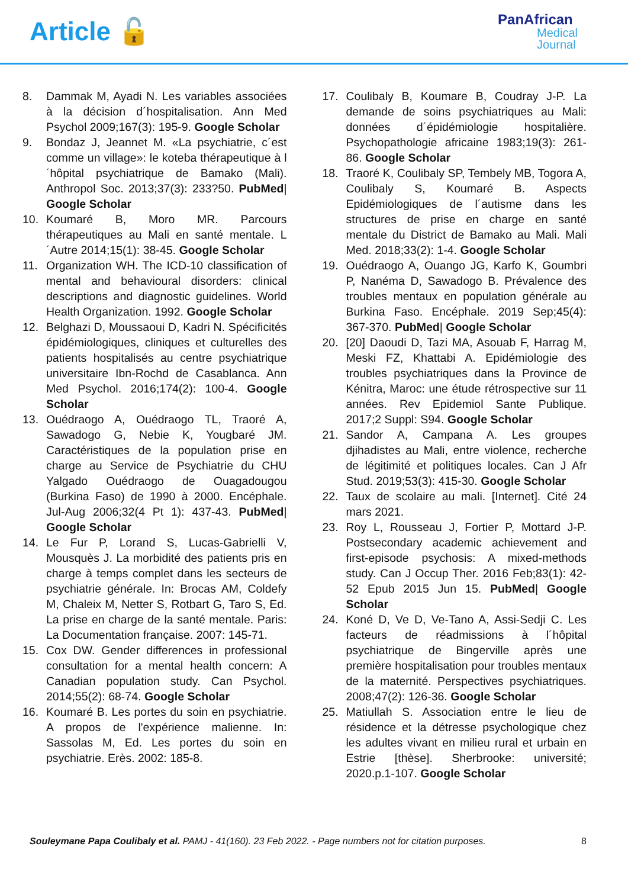Article 🔓
PanAfrican
Medical
Journal
8. Dammak M, Ayadi N. Les variables associées à la décision d´hospitalisation. Ann Med Psychol 2009;167(3): 195-9. Google Scholar
9. Bondaz J, Jeannet M. «La psychiatrie, c´est comme un village»: le koteba thérapeutique à l´hôpital psychiatrique de Bamako (Mali). Anthropol Soc. 2013;37(3): 233?50. PubMed| Google Scholar
10. Koumaré B, Moro MR. Parcours thérapeutiques au Mali en santé mentale. L´Autre 2014;15(1): 38-45. Google Scholar
11. Organization WH. The ICD-10 classification of mental and behavioural disorders: clinical descriptions and diagnostic guidelines. World Health Organization. 1992. Google Scholar
12. Belghazi D, Moussaoui D, Kadri N. Spécificités épidémiologiques, cliniques et culturelles des patients hospitalisés au centre psychiatrique universitaire Ibn-Rochd de Casablanca. Ann Med Psychol. 2016;174(2): 100-4. Google Scholar
13. Ouédraogo A, Ouédraogo TL, Traoré A, Sawadogo G, Nebie K, Yougbaré JM. Caractéristiques de la population prise en charge au Service de Psychiatrie du CHU Yalgado Ouédraogo de Ouagadougou (Burkina Faso) de 1990 à 2000. Encéphale. Jul-Aug 2006;32(4 Pt 1): 437-43. PubMed| Google Scholar
14. Le Fur P, Lorand S, Lucas-Gabrielli V, Mousquès J. La morbidité des patients pris en charge à temps complet dans les secteurs de psychiatrie générale. In: Brocas AM, Coldefy M, Chaleix M, Netter S, Rotbart G, Taro S, Ed. La prise en charge de la santé mentale. Paris: La Documentation française. 2007: 145-71.
15. Cox DW. Gender differences in professional consultation for a mental health concern: A Canadian population study. Can Psychol. 2014;55(2): 68-74. Google Scholar
16. Koumaré B. Les portes du soin en psychiatrie. A propos de l'expérience malienne. In: Sassolas M, Ed. Les portes du soin en psychiatrie. Erès. 2002: 185-8.
17. Coulibaly B, Koumare B, Coudray J-P. La demande de soins psychiatriques au Mali: données d´épidémiologie hospitalière. Psychopathologie africaine 1983;19(3): 261-86. Google Scholar
18. Traoré K, Coulibaly SP, Tembely MB, Togora A, Coulibaly S, Koumaré B. Aspects Epidémiologiques de l´autisme dans les structures de prise en charge en santé mentale du District de Bamako au Mali. Mali Med. 2018;33(2): 1-4. Google Scholar
19. Ouédraogo A, Ouango JG, Karfo K, Goumbri P, Nanéma D, Sawadogo B. Prévalence des troubles mentaux en population générale au Burkina Faso. Encéphale. 2019 Sep;45(4): 367-370. PubMed| Google Scholar
20. [20] Daoudi D, Tazi MA, Asouab F, Harrag M, Meski FZ, Khattabi A. Epidémiologie des troubles psychiatriques dans la Province de Kénitra, Maroc: une étude rétrospective sur 11 années. Rev Epidemiol Sante Publique. 2017;2 Suppl: S94. Google Scholar
21. Sandor A, Campana A. Les groupes djihadistes au Mali, entre violence, recherche de légitimité et politiques locales. Can J Afr Stud. 2019;53(3): 415-30. Google Scholar
22. Taux de scolaire au mali. [Internet]. Cité 24 mars 2021.
23. Roy L, Rousseau J, Fortier P, Mottard J-P. Postsecondary academic achievement and first-episode psychosis: A mixed-methods study. Can J Occup Ther. 2016 Feb;83(1): 42-52 Epub 2015 Jun 15. PubMed| Google Scholar
24. Koné D, Ve D, Ve-Tano A, Assi-Sedji C. Les facteurs de réadmissions à l´hôpital psychiatrique de Bingerville après une première hospitalisation pour troubles mentaux de la maternité. Perspectives psychiatriques. 2008;47(2): 126-36. Google Scholar
25. Matiullah S. Association entre le lieu de résidence et la détresse psychologique chez les adultes vivant en milieu rural et urbain en Estrie [thèse]. Sherbrooke: université; 2020.p.1-107. Google Scholar
Souleymane Papa Coulibaly et al. PAMJ - 41(160). 23 Feb 2022. - Page numbers not for citation purposes.
8